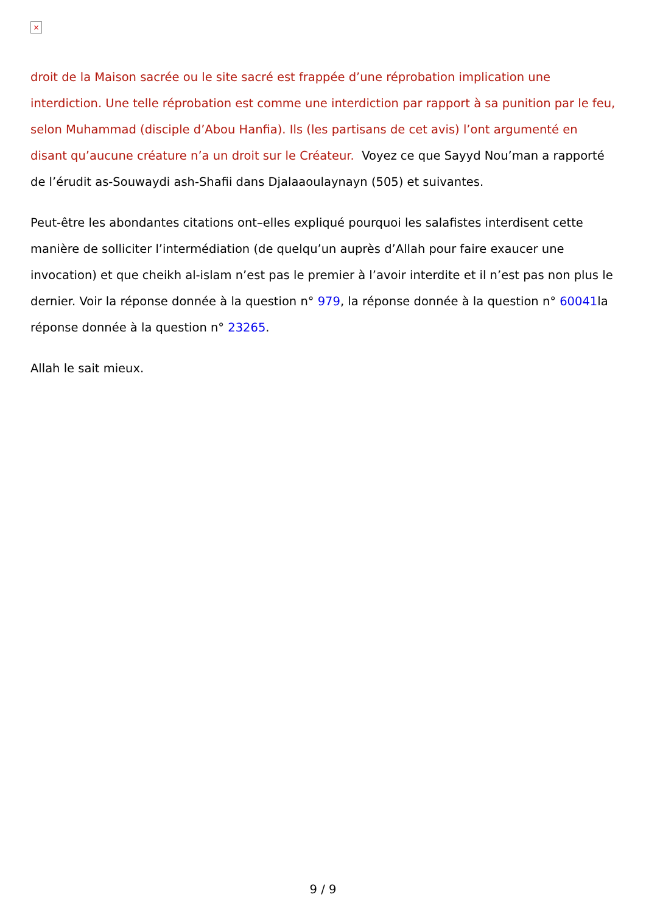×
droit de la Maison sacrée ou le site sacré est frappée d’une réprobation implication une interdiction. Une telle réprobation est comme une interdiction par rapport à sa punition par le feu, selon Muhammad (disciple d’Abou Hanfia). Ils (les partisans de cet avis) l’ont argumenté en disant qu’aucune créature n’a un droit sur le Créateur. Voyez ce que Sayyd Nou’man a rapporté de l’érudit as-Souwaydi ash-Shafii dans Djalaaoulaynayn (505) et suivantes.
Peut-être les abondantes citations ont–elles expliqué pourquoi les salafistes interdisent cette manière de solliciter l’intermédiation (de quelqu’un auprès d’Allah pour faire exaucer une invocation) et que cheikh al-islam n’est pas le premier à l’avoir interdite et il n’est pas non plus le dernier. Voir la réponse donnée à la question n° 979, la réponse donnée à la question n° 60041la réponse donnée à la question n° 23265.
Allah le sait mieux.
9 / 9